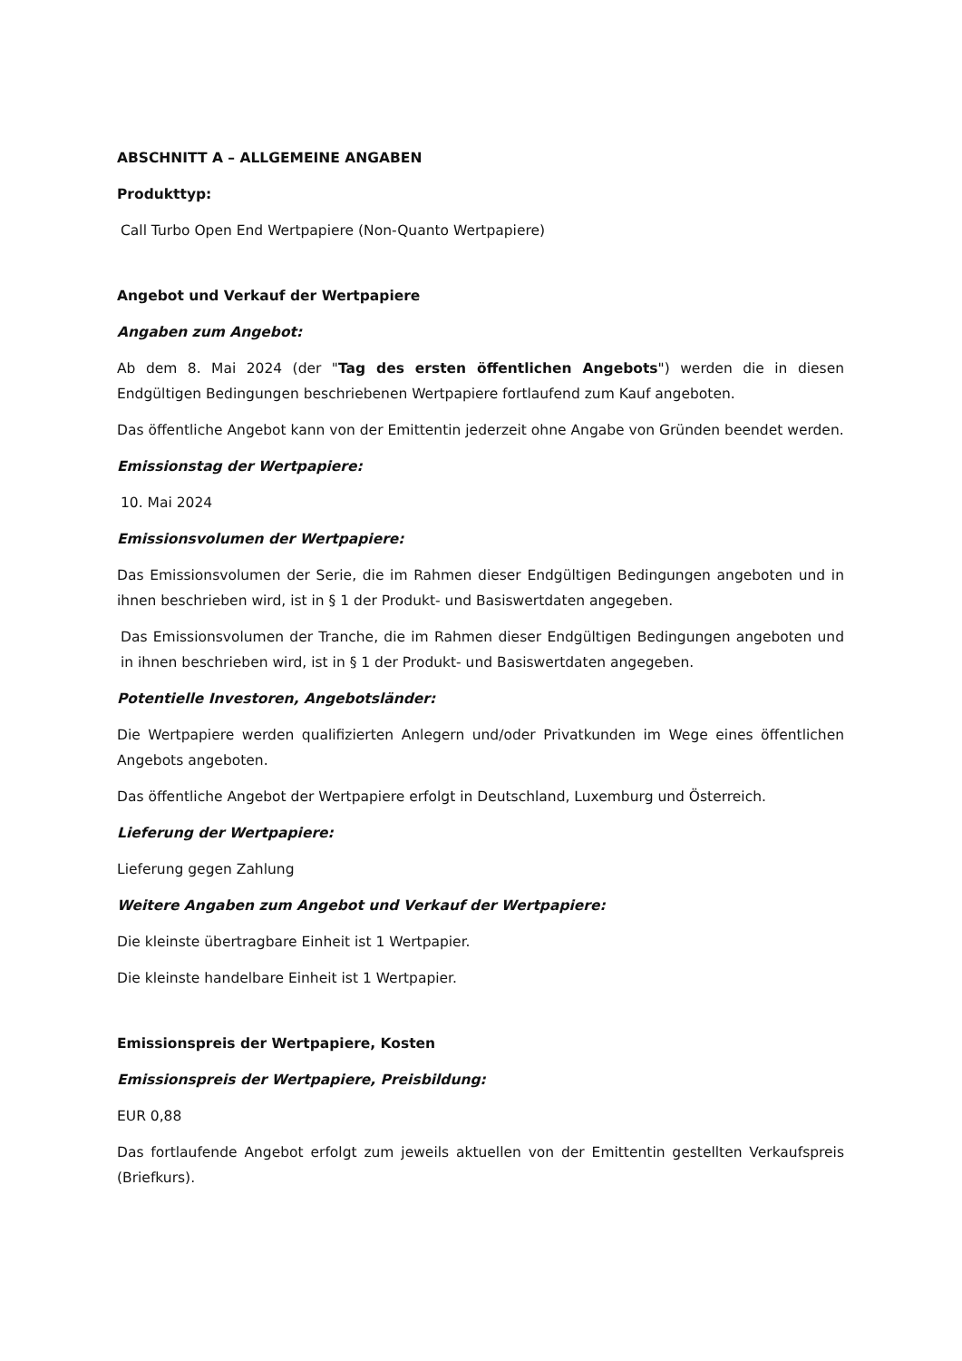ABSCHNITT A – ALLGEMEINE ANGABEN
Produkttyp:
Call Turbo Open End Wertpapiere (Non-Quanto Wertpapiere)
Angebot und Verkauf der Wertpapiere
Angaben zum Angebot:
Ab dem 8. Mai 2024 (der "Tag des ersten öffentlichen Angebots") werden die in diesen Endgültigen Bedingungen beschriebenen Wertpapiere fortlaufend zum Kauf angeboten.
Das öffentliche Angebot kann von der Emittentin jederzeit ohne Angabe von Gründen beendet werden.
Emissionstag der Wertpapiere:
10. Mai 2024
Emissionsvolumen der Wertpapiere:
Das Emissionsvolumen der Serie, die im Rahmen dieser Endgültigen Bedingungen angeboten und in ihnen beschrieben wird, ist in § 1 der Produkt- und Basiswertdaten angegeben.
Das Emissionsvolumen der Tranche, die im Rahmen dieser Endgültigen Bedingungen angeboten und in ihnen beschrieben wird, ist in § 1 der Produkt- und Basiswertdaten angegeben.
Potentielle Investoren, Angebotsländer:
Die Wertpapiere werden qualifizierten Anlegern und/oder Privatkunden im Wege eines öffentlichen Angebots angeboten.
Das öffentliche Angebot der Wertpapiere erfolgt in Deutschland, Luxemburg und Österreich.
Lieferung der Wertpapiere:
Lieferung gegen Zahlung
Weitere Angaben zum Angebot und Verkauf der Wertpapiere:
Die kleinste übertragbare Einheit ist 1 Wertpapier.
Die kleinste handelbare Einheit ist 1 Wertpapier.
Emissionspreis der Wertpapiere, Kosten
Emissionspreis der Wertpapiere, Preisbildung:
EUR 0,88
Das fortlaufende Angebot erfolgt zum jeweils aktuellen von der Emittentin gestellten Verkaufspreis (Briefkurs).